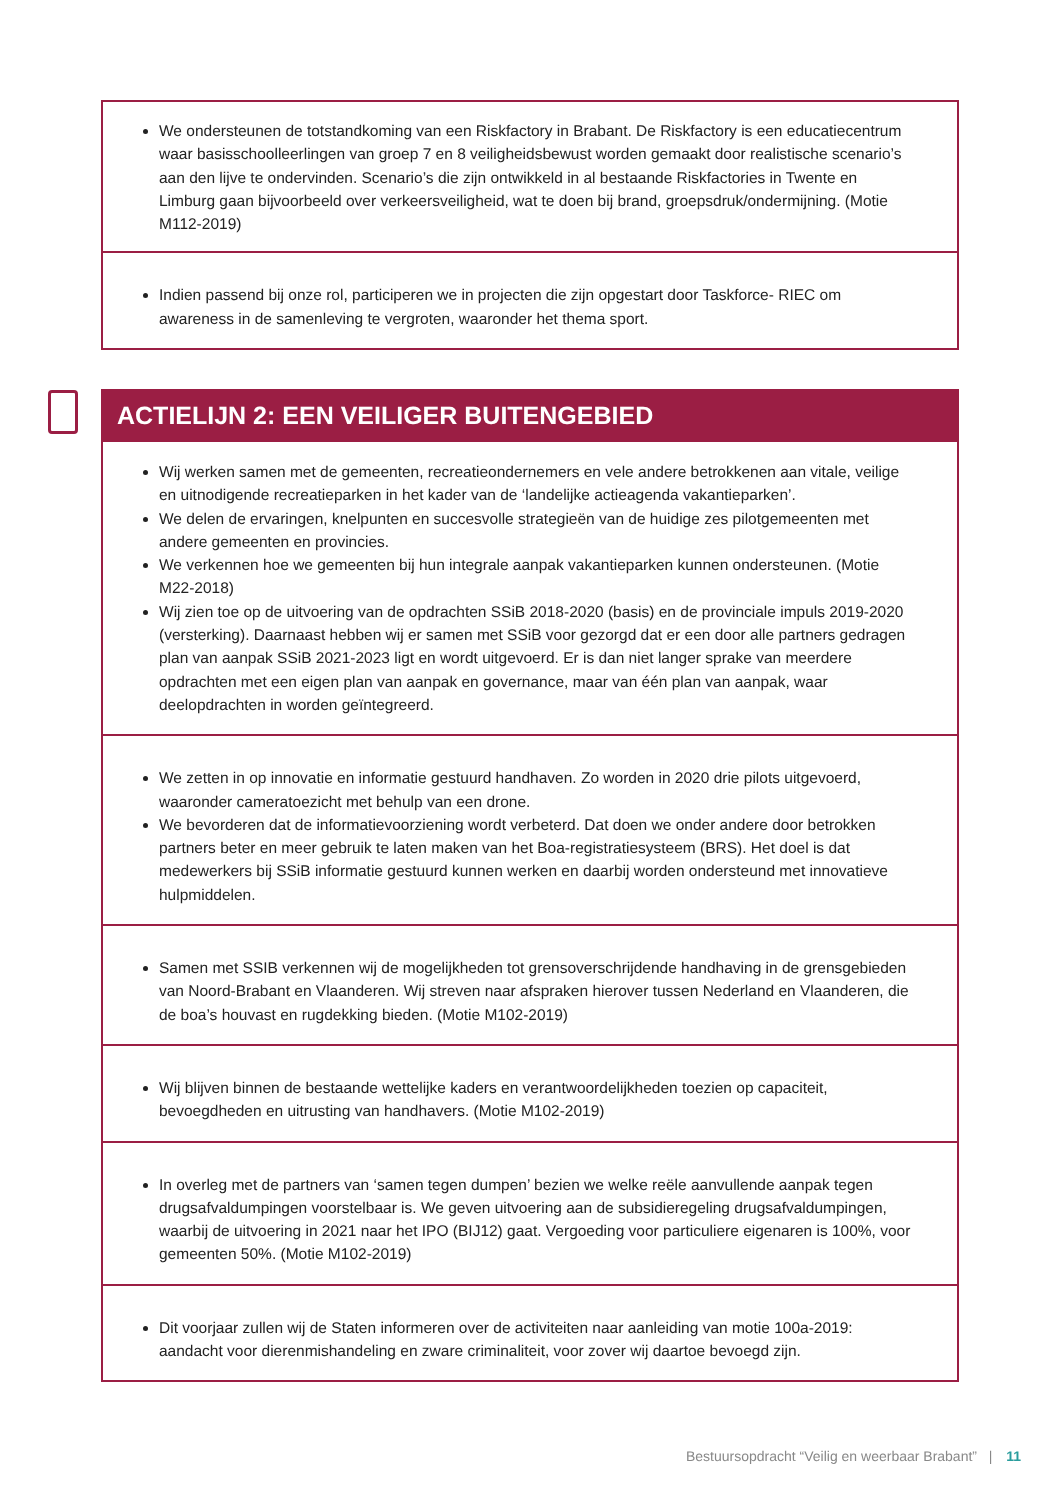We ondersteunen de totstandkoming van een Riskfactory in Brabant. De Riskfactory is een educatiecentrum waar basisschoolleerlingen van groep 7 en 8 veiligheidsbewust worden gemaakt door realistische scenario’s aan den lijve te ondervinden. Scenario’s die zijn ontwikkeld in al bestaande Riskfactories in Twente en Limburg gaan bijvoorbeeld over verkeersveiligheid, wat te doen bij brand, groepsdruk/ondermijning. (Motie M112-2019)
Indien passend bij onze rol, participeren we in projecten die zijn opgestart door Taskforce- RIEC om awareness in de samenleving te vergroten, waaronder het thema sport.
ACTIELIJN 2: EEN VEILIGER BUITENGEBIED
Wij werken samen met de gemeenten, recreatieondernemers en vele andere betrokkenen aan vitale, veilige en uitnodigende recreatieparken in het kader van de ‘landelijke actieagenda vakantieparken’.
We delen de ervaringen, knelpunten en succesvolle strategieën van de huidige zes pilotgemeenten met andere gemeenten en provincies.
We verkennen hoe we gemeenten bij hun integrale aanpak vakantieparken kunnen ondersteunen. (Motie M22-2018)
Wij zien toe op de uitvoering van de opdrachten SSiB 2018-2020 (basis) en de provinciale impuls 2019-2020 (versterking). Daarnaast hebben wij er samen met SSiB voor gezorgd dat er een door alle partners gedragen plan van aanpak SSiB 2021-2023 ligt en wordt uitgevoerd. Er is dan niet langer sprake van meerdere opdrachten met een eigen plan van aanpak en governance, maar van één plan van aanpak, waar deelopdrachten in worden geïntegreerd.
We zetten in op innovatie en informatie gestuurd handhaven. Zo worden in 2020 drie pilots uitgevoerd, waaronder cameratoezicht met behulp van een drone.
We bevorderen dat de informatievoorziening wordt verbeterd. Dat doen we onder andere door betrokken partners beter en meer gebruik te laten maken van het Boa-registratiesysteem (BRS). Het doel is dat medewerkers bij SSiB informatie gestuurd kunnen werken en daarbij worden ondersteund met innovatieve hulpmiddelen.
Samen met SSIB verkennen wij de mogelijkheden tot grensoverschrijdende handhaving in de grensgebieden van Noord-Brabant en Vlaanderen. Wij streven naar afspraken hierover tussen Nederland en Vlaanderen, die de boa’s houvast en rugdekking bieden. (Motie M102-2019)
Wij blijven binnen de bestaande wettelijke kaders en verantwoordelijkheden toezien op capaciteit, bevoegdheden en uitrusting van handhavers. (Motie M102-2019)
In overleg met de partners van ‘samen tegen dumpen’ bezien we welke reële aanvullende aanpak tegen drugsafvaldumpingen voorstelbaar is. We geven uitvoering aan de subsidieregeling drugsafvaldumpingen, waarbij de uitvoering in 2021 naar het IPO (BIJ12) gaat. Vergoeding voor particuliere eigenaren is 100%, voor gemeenten 50%. (Motie M102-2019)
Dit voorjaar zullen wij de Staten informeren over de activiteiten naar aanleiding van motie 100a-2019: aandacht voor dierenmishandeling en zware criminaliteit, voor zover wij daartoe bevoegd zijn.
Bestuursopdracht “Veilig en weerbaar Brabant” | 11